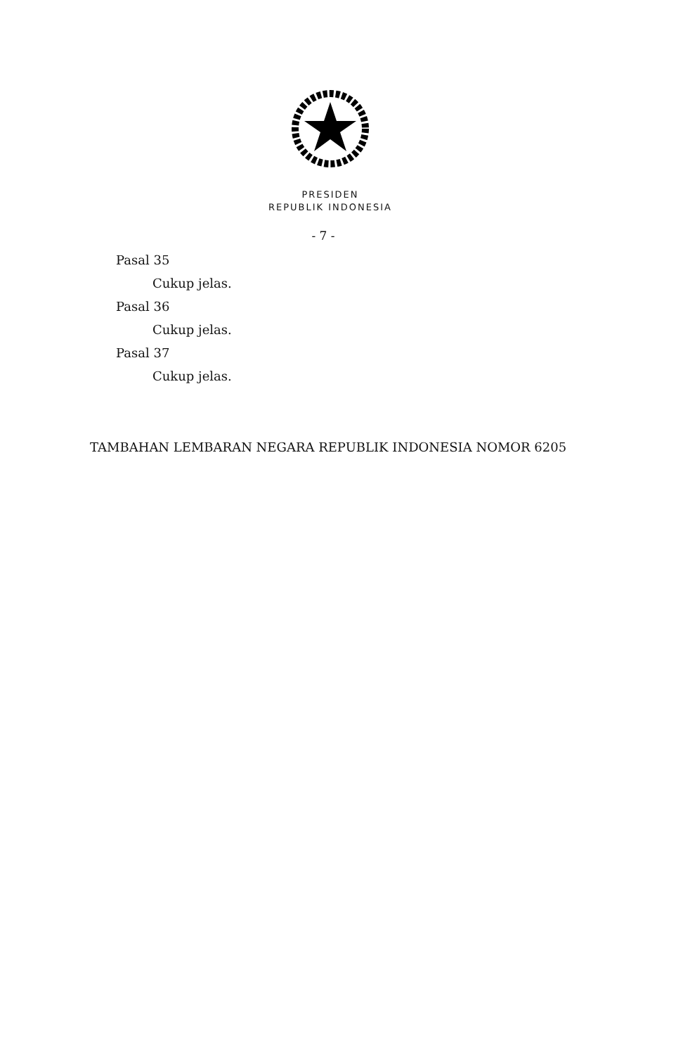PRESIDEN
REPUBLIK INDONESIA
- 7 -
Pasal 35
Cukup jelas.
Pasal 36
Cukup jelas.
Pasal 37
Cukup jelas.
TAMBAHAN LEMBARAN NEGARA REPUBLIK INDONESIA NOMOR 6205